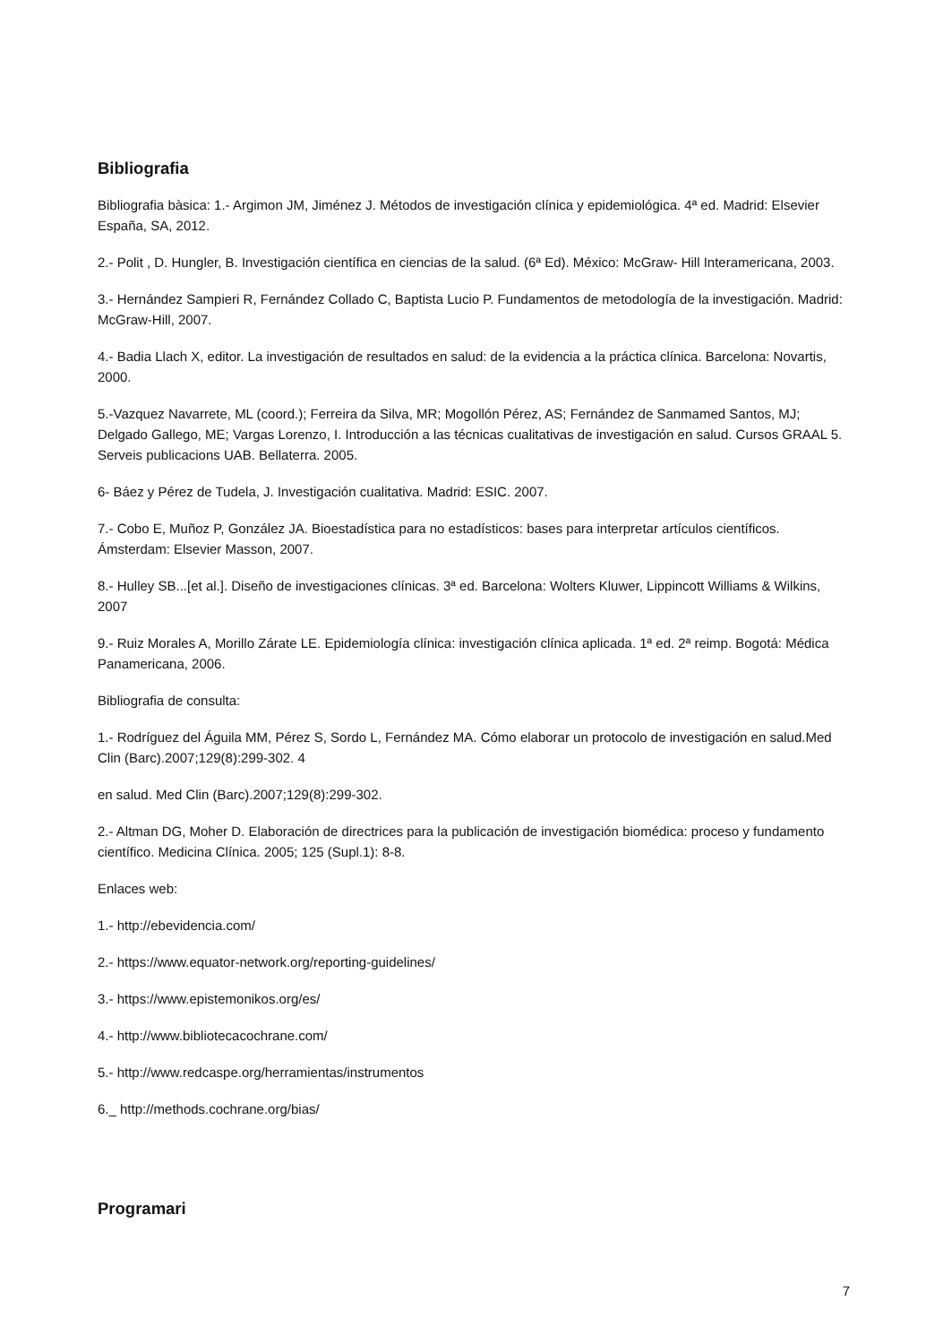Bibliografia
Bibliografia bàsica: 1.- Argimon JM, Jiménez J. Métodos de investigación clínica y epidemiológica. 4ª ed. Madrid: Elsevier España, SA, 2012.
2.- Polit , D. Hungler, B. Investigación científica en ciencias de la salud. (6ª Ed). México: McGraw- Hill Interamericana, 2003.
3.- Hernández Sampieri R, Fernández Collado C, Baptista Lucio P. Fundamentos de metodología de la investigación. Madrid: McGraw-Hill, 2007.
4.- Badia Llach X, editor. La investigación de resultados en salud: de la evidencia a la práctica clínica. Barcelona: Novartis, 2000.
5.-Vazquez Navarrete, ML (coord.); Ferreira da Silva, MR; Mogollón Pérez, AS; Fernández de Sanmamed Santos, MJ; Delgado Gallego, ME; Vargas Lorenzo, I. Introducción a las técnicas cualitativas de investigación en salud. Cursos GRAAL 5. Serveis publicacions UAB. Bellaterra. 2005.
6- Báez y Pérez de Tudela, J. Investigación cualitativa. Madrid: ESIC. 2007.
7.- Cobo E, Muñoz P, González JA. Bioestadística para no estadísticos: bases para interpretar artículos científicos. Ámsterdam: Elsevier Masson, 2007.
8.- Hulley SB...[et al.]. Diseño de investigaciones clínicas. 3ª ed. Barcelona: Wolters Kluwer, Lippincott Williams & Wilkins, 2007
9.- Ruiz Morales A, Morillo Zárate LE. Epidemiología clínica: investigación clínica aplicada. 1ª ed. 2ª reimp. Bogotá: Médica Panamericana, 2006.
Bibliografia de consulta:
1.- Rodríguez del Águila MM, Pérez S, Sordo L, Fernández MA. Cómo elaborar un protocolo de investigación en salud.Med Clin (Barc).2007;129(8):299-302. 4
en salud. Med Clin (Barc).2007;129(8):299-302.
2.- Altman DG, Moher D. Elaboración de directrices para la publicación de investigación biomédica: proceso y fundamento científico. Medicina Clínica. 2005; 125 (Supl.1): 8-8.
Enlaces web:
1.- http://ebevidencia.com/
2.- https://www.equator-network.org/reporting-guidelines/
3.- https://www.epistemonikos.org/es/
4.- http://www.bibliotecacochrane.com/
5.- http://www.redcaspe.org/herramientas/instrumentos
6._ http://methods.cochrane.org/bias/
Programari
7